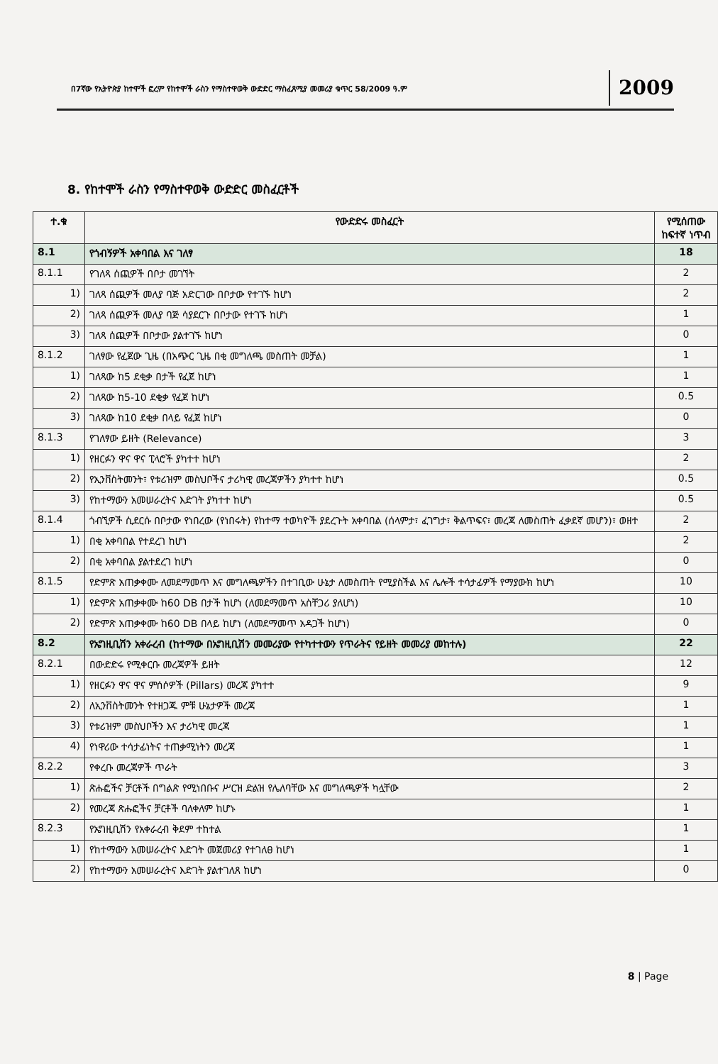በ7ኛው የኢትዮጵያ ከተሞች ፎረም የከተሞች ራስን የማስተዋወቅ ውድድር ማስፈጸሚያ መመሪያ ቁጥር 58/2009 ዓ.ም
2009
8. የከተሞች ራስን የማስተዋወቅ ውድድር መስፈርቶች
| ተ.ቁ | የውድድሩ መስፈርት | የሚሰጠው ከፍተኛ ነጥብ |
| --- | --- | --- |
| 8.1 | የጎብኝዎች አቀባበል እና ገለፃ | 18 |
| 8.1.1 | የገለጻ ሰጪዎች በቦታ መገኘት | 2 |
| 1) | ገለጻ ሰጪዎች መለያ ባጅ አድርገው በቦታው የተገኙ ከሆነ | 2 |
| 2) | ገለጻ ሰጪዎች መለያ ባጅ ሳያደርጉ በቦታው የተገኙ ከሆነ | 1 |
| 3) | ገለጻ ሰጪዎች በቦታው ያልተገኙ ከሆነ | 0 |
| 8.1.2 | ገለፃው የፈጀው ጊዜ (በአጭር ጊዜ በቂ መግለጫ መስጠት መቻል) | 1 |
| 1) | ገለጻው ከ5 ደቂቃ በታች የፈጀ ከሆነ | 1 |
| 2) | ገለጻው ከ5-10 ደቂቃ የፈጀ ከሆነ | 0.5 |
| 3) | ገለጻው ከ10 ደቂቃ በላይ የፈጀ ከሆነ | 0 |
| 8.1.3 | የገለፃው ይዘት (Relevance) | 3 |
| 1) | የዘርፉን ዋና ዋና ፒላሮች ያካተተ ከሆነ | 2 |
| 2) | የኢንቨስትመንት፣ የቱሪዝም መስህቦችና ታሪካዊ መረጃዎችን ያካተተ ከሆነ | 0.5 |
| 3) | የከተማውን አመሠራረትና እድገት ያካተተ ከሆነ | 0.5 |
| 8.1.4 | ጎብኚዎች ሲደርሱ በቦታው የነበረው (የነበሩት) የከተማ ተወካዮች ያደረጉት አቀባበል (ሰላምታ፣ ፈገግታ፣ ቅልጥፍና፣ መረጃ ለመስጠት ፈቃደኛ መሆን)፣ ወዘተ | 2 |
| 1) | በቂ አቀባበል የተደረገ ከሆነ | 2 |
| 2) | በቂ አቀባበል ያልተደረገ ከሆነ | 0 |
| 8.1.5 | የድምጽ አጠቃቀሙ ለመደማመጥ እና መግለጫዎችን በተገቢው ሁኔታ ለመስጠት የሚያስችል እና ሌሎች ተሳታፊዎች የማያውክ ከሆነ | 10 |
| 1) | የድምጽ አጠቃቀሙ ከ60 DB በታች ከሆነ (ለመደማመጥ አስቸጋሪ ያለሆነ) | 10 |
| 2) | የድምጽ አጠቃቀሙ ከ60 DB በላይ ከሆነ (ለመደማመጥ አዳጋች ከሆነ) | 0 |
| 8.2 | የኤግዚቢሽን አቀራረብ (ከተማው በኤግዚቢሽን መመሪያው የተካተተውን የጥራትና የይዘት መመሪያ መከተሉ) | 22 |
| 8.2.1 | በውድድሩ የሚቀርቡ መረጃዎች ይዘት | 12 |
| 1) | የዘርፉን ዋና ዋና ምሰሶዎች (Pillars) መረጃ ያካተተ | 9 |
| 2) | ለኢንቨስትመንት የተዘጋጁ ምቹ ሁኔታዎች መረጃ | 1 |
| 3) | የቱሪዝም መስህቦችን እና ታሪካዊ መረጃ | 1 |
| 4) | የነዋሪው ተሳታፊነትና ተጠቃሚነትን መረጃ | 1 |
| 8.2.2 | የቀረቡ መረጃዎች ጥራት | 3 |
| 1) | ጽሑፎችና ቻርቶች በግልጽ የሚነበቡና ሥርዝ ድልዝ የሌለባቸው እና መግለጫዎች ካሏቸው | 2 |
| 2) | የመረጃ ጽሑፎችና ቻርቶች ባለቀለም ከሆኑ | 1 |
| 8.2.3 | የኤግዚቢሽን የአቀራረብ ቅደም ተከተል | 1 |
| 1) | የከተማውን አመሠራረትና እድገት መጀመሪያ የተገለፀ ከሆነ | 1 |
| 2) | የከተማውን አመሠራረትና እድገት ያልተገለጸ ከሆነ | 0 |
8 | Page